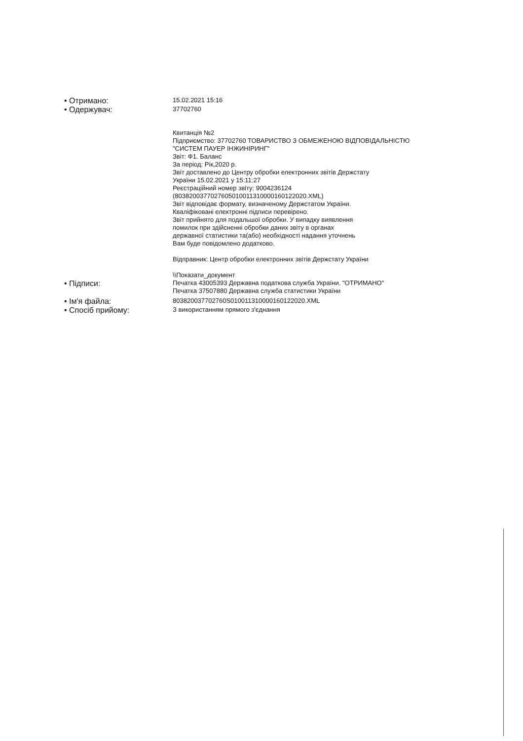• Отримано:
15.02.2021 15:16
• Одержувач:
37702760
Квитанція №2
Підприємство: 37702760 ТОВАРИСТВО З ОБМЕЖЕНОЮ ВІДПОВІДАЛЬНІСТЮ
"СИСТЕМ ПАУЕР ІНЖИНІРИНГ"
Звіт: Ф1. Баланс
За період: Рік,2020 р.
Звіт доставлено до Центру обробки електронних звітів Держстату
України 15.02.2021 у 15:11:27
Реєстраційний номер звіту: 9004236124
(80382003770276050100113100001601220​20.XML)
Звіт відповідає формату, визначеному Держстатом України.
Кваліфіковані електронні підписи перевірено.
Звіт прийнято для подальшої обробки. У випадку виявлення
помилок при здійсненні обробки даних звіту в органах
державної статистики та(або) необхідності надання уточнень
Вам буде повідомлено додатково.
Відправник: Центр обробки електронних звітів Держстату України
\\Показати_документ
• Підписи:
Печатка 43005393 Державна податкова служба України. "ОТРИМАНО"
Печатка 37507880 Державна служба статистики України
• Ім'я файла:
803820037702760S010011310000160122020.XML
• Спосіб прийому:
З використанням прямого з'єднання